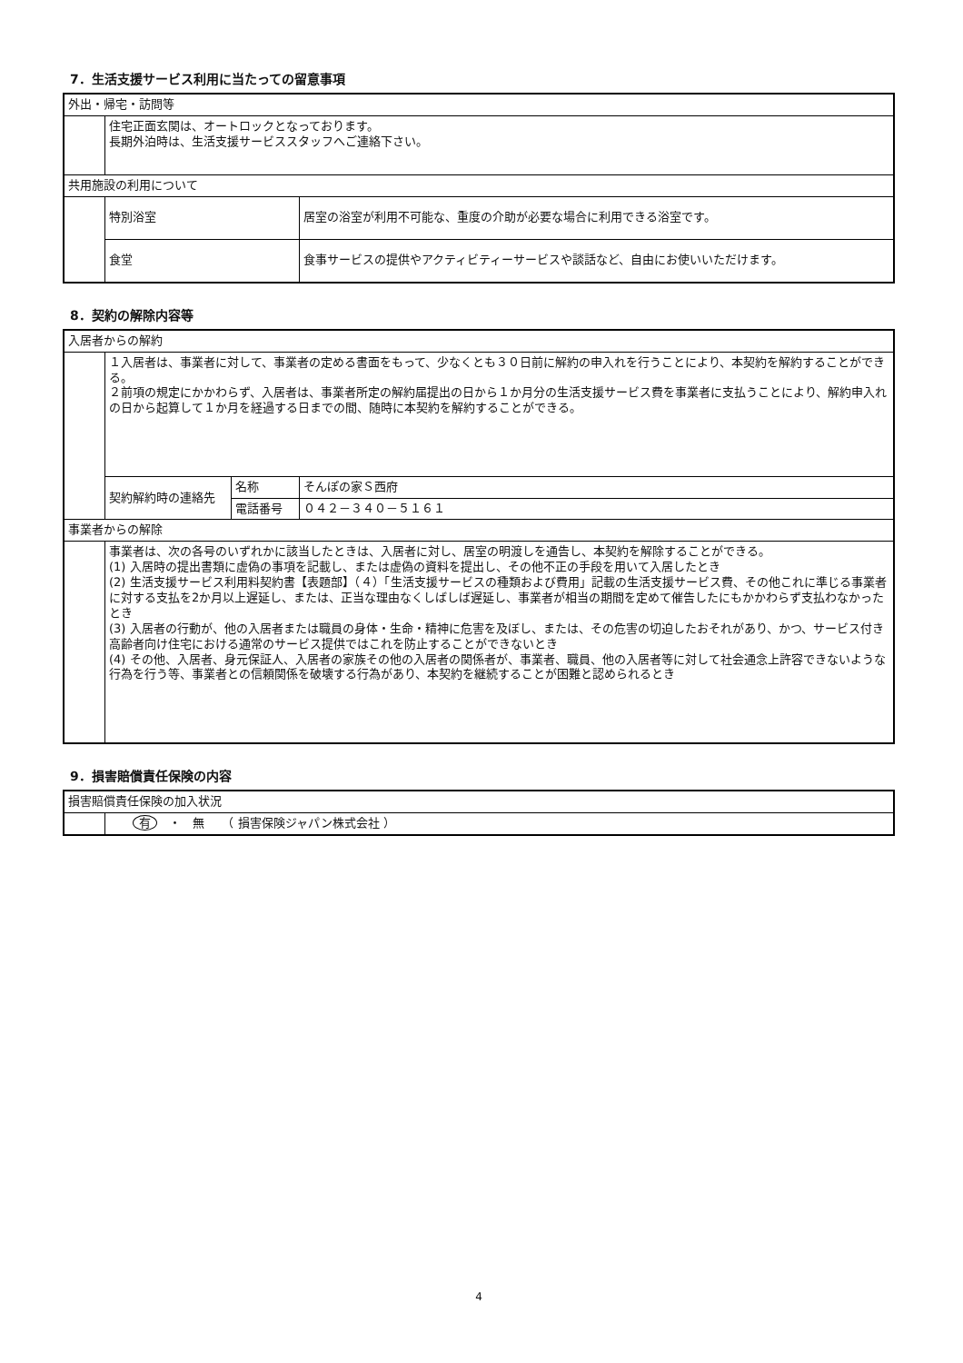7．生活支援サービス利用に当たっての留意事項
| 外出・帰宅・訪問等 | | |
| | 住宅正面玄関は、オートロックとなっております。 長期外泊時は、生活支援サービススタッフへご連絡下さい。 | |
| 共用施設の利用について | | |
| | 特別浴室 | 居室の浴室が利用不可能な、重度の介助が必要な場合に利用できる浴室です。 |
| | 食堂 | 食事サービスの提供やアクティビティーサービスや談話など、自由にお使いいただけます。 |
8．契約の解除内容等
| 入居者からの解約 | | | |
| | １入居者は、事業者に対して、事業者の定める書面をもって、少なくとも３０日前に解約の申入れを行うことにより、本契約を解約することができる。 ２前項の規定にかかわらず、入居者は、事業者所定の解約届提出の日から１か月分の生活支援サービス費を事業者に支払うことにより、解約申入れの日から起算して１か月を経過する日までの間、随時に本契約を解約することができる。 | | |
| | 契約解約時の連絡先 | 名称 | そんぽの家Ｓ西府 |
| | | 電話番号 | ０４２－３４０－５１６１ |
| 事業者からの解除 | | | |
| | 事業者は、次の各号のいずれかに該当したときは、入居者に対し、居室の明渡しを通告し、本契約を解除することができる。 (1) 入居時の提出書類に虚偽の事項を記載し、または虚偽の資料を提出し、その他不正の手段を用いて入居したとき (2) 生活支援サービス利用料契約書【表題部】（４）「生活支援サービスの種類および費用」記載の生活支援サービス費、その他これに準じる事業者に対する支払を2か月以上遅延し、または、正当な理由なくしばしば遅延し、事業者が相当の期間を定めて催告したにもかかわらず支払わなかったとき (3) 入居者の行動が、他の入居者または職員の身体・生命・精神に危害を及ぼし、または、その危害の切迫したおそれがあり、かつ、サービス付き高齢者向け住宅における通常のサービス提供ではこれを防止することができないとき (4) その他、入居者、身元保証人、入居者の家族その他の入居者の関係者が、事業者、職員、他の入居者等に対して社会通念上許容できないような行為を行う等、事業者との信頼関係を破壊する行為があり、本契約を継続することが困難と認められるとき | | |
9．損害賠償責任保険の内容
| 損害賠償責任保険の加入状況 | |
| | 有 ・ 無 （ 損害保険ジャパン株式会社 ） |
4